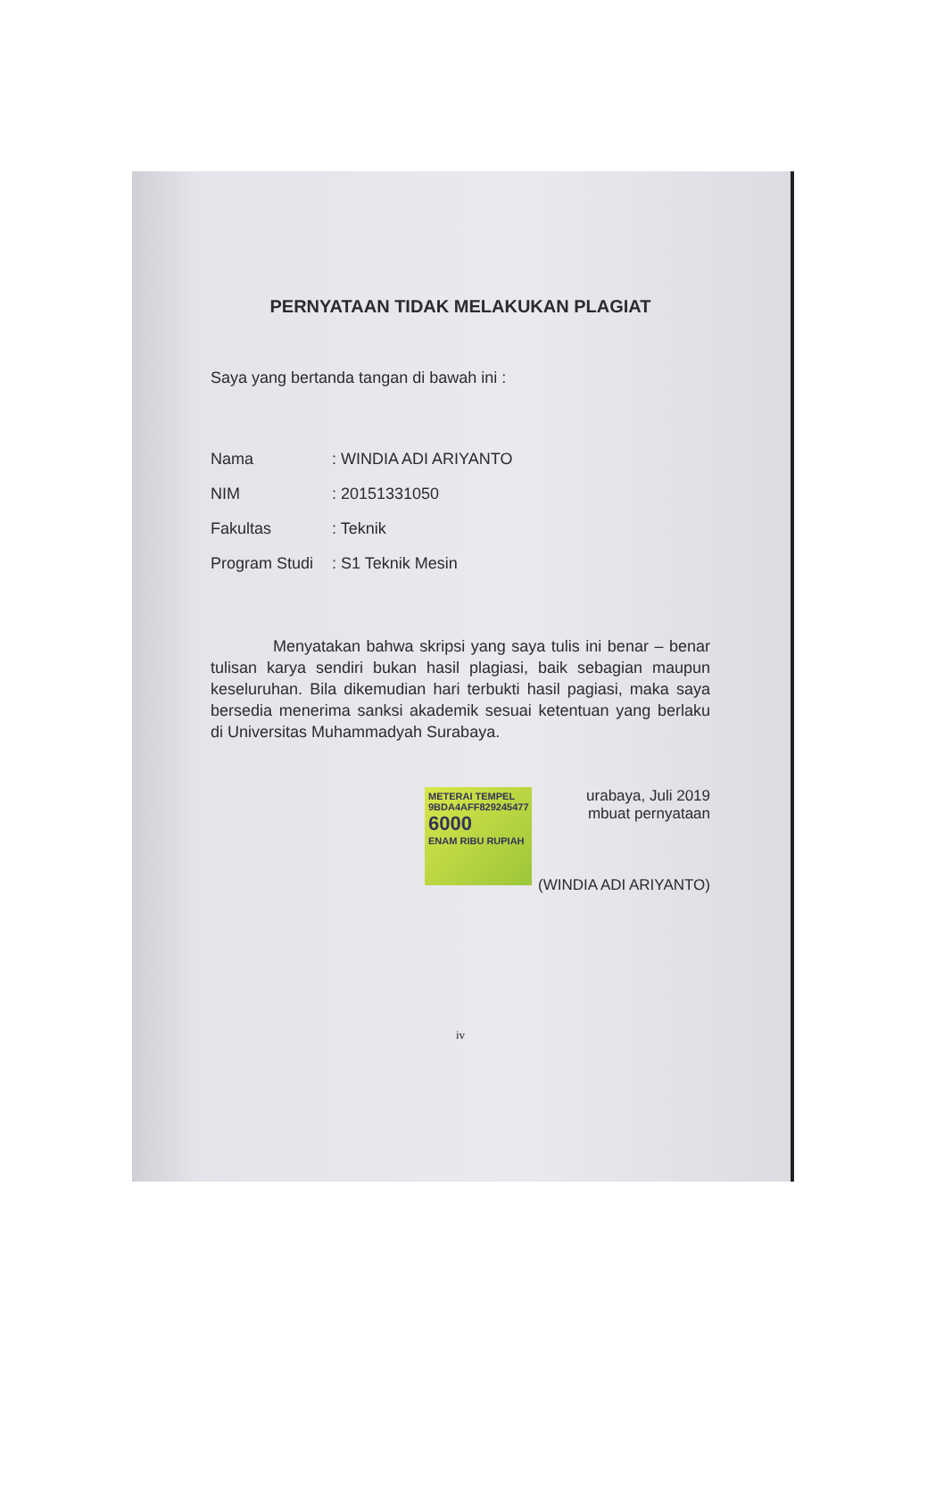PERNYATAAN TIDAK MELAKUKAN PLAGIAT
Saya yang bertanda tangan di bawah ini :
Nama: WINDIA ADI ARIYANTO
NIM: 20151331050
Fakultas: Teknik
Program Studi: S1 Teknik Mesin
Menyatakan bahwa skripsi yang saya tulis ini benar – benar tulisan karya sendiri bukan hasil plagiasi, baik sebagian maupun keseluruhan. Bila dikemudian hari terbukti hasil pagiasi, maka saya bersedia menerima sanksi akademik sesuai ketentuan yang berlaku di Universitas Muhammadyah Surabaya.
METERAI TEMPEL
9BDA4AFF829245477
6000
ENAM RIBU RUPIAH
urabaya, Juli 2019
mbuat pernyataan
(WINDIA ADI ARIYANTO)
iv